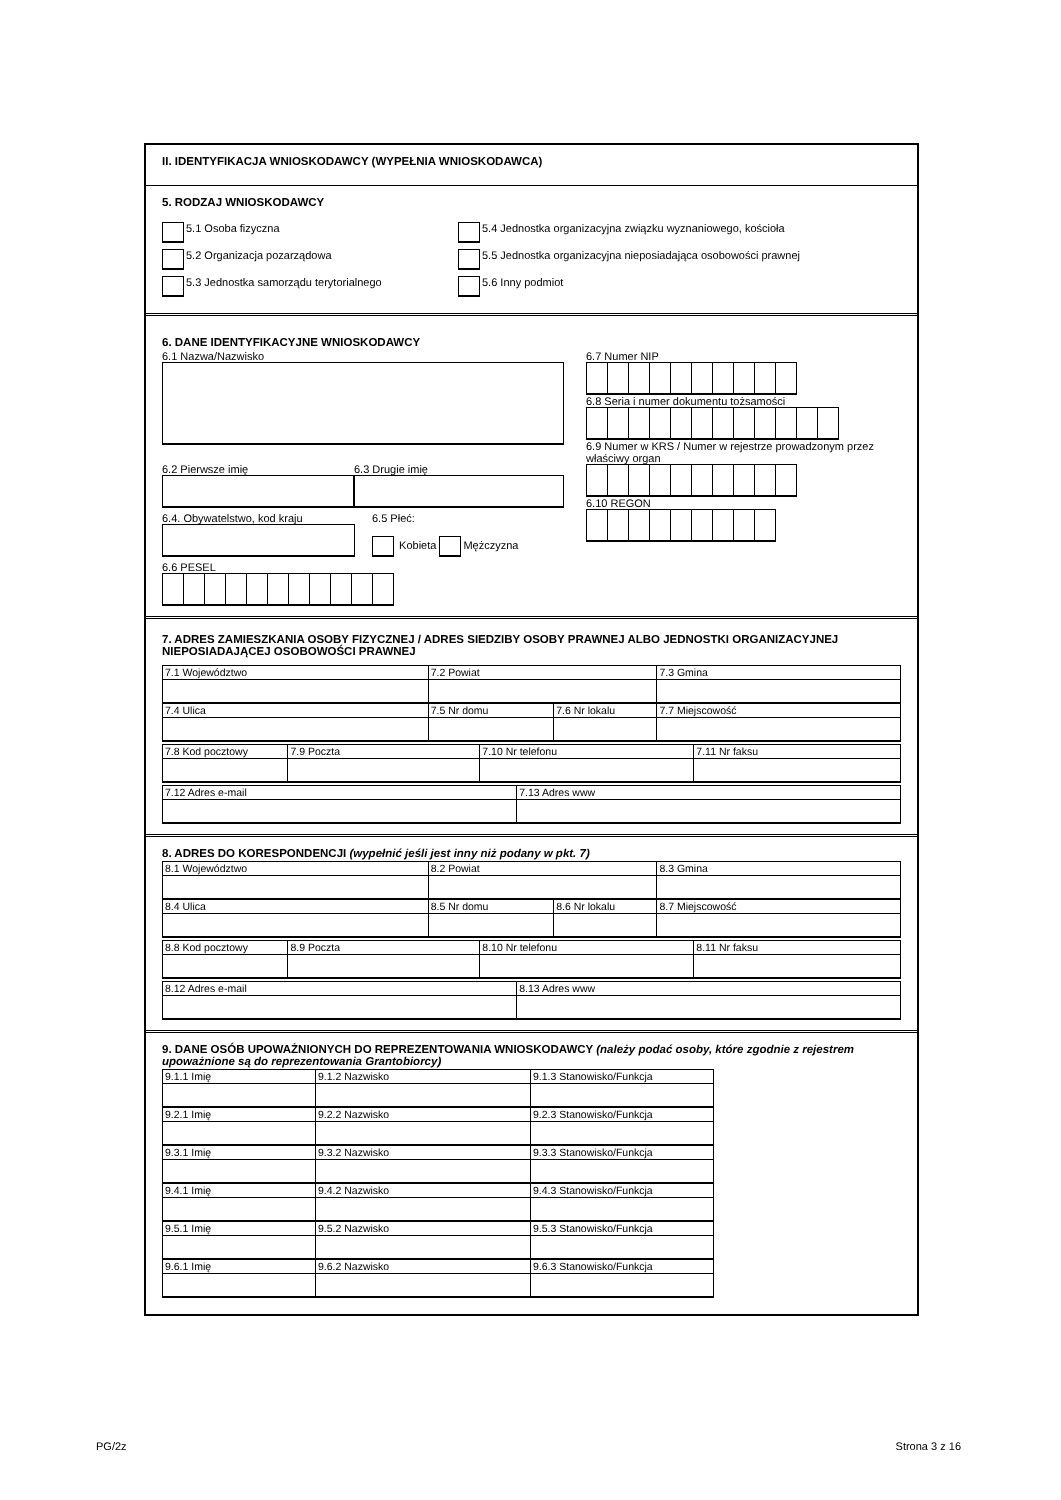II. IDENTYFIKACJA WNIOSKODAWCY (WYPEŁNIA WNIOSKODAWCA)
5. RODZAJ WNIOSKODAWCY
5.1 Osoba fizyczna
5.2 Organizacja pozarządowa
5.3 Jednostka samorządu terytorialnego
5.4 Jednostka organizacyjna związku wyznaniowego, kościoła
5.5 Jednostka organizacyjna nieposiadająca osobowości prawnej
5.6 Inny podmiot
6. DANE IDENTYFIKACYJNE WNIOSKODAWCY
6.1 Nazwa/Nazwisko
6.2 Pierwsze imię 6.3 Drugie imię
6.4. Obywatelstwo, kod kraju 6.5 Płeć:
Kobieta Mężczyzna
6.6 PESEL
6.7 Numer NIP
6.8 Seria i numer dokumentu tożsamości
6.9 Numer w KRS / Numer w rejestrze prowadzonym przez właściwy organ
6.10 REGON
7. ADRES ZAMIESZKANIA OSOBY FIZYCZNEJ / ADRES SIEDZIBY OSOBY PRAWNEJ ALBO JEDNOSTKI ORGANIZACYJNEJ NIEPOSIADAJĄCEJ OSOBOWOŚCI PRAWNEJ
| 7.1 Województwo | 7.2 Powiat | | 7.3 Gmina |
| 7.4 Ulica | 7.5 Nr domu | 7.6 Nr lokalu | 7.7 Miejscowość |
| 7.8 Kod pocztowy | 7.9 Poczta | 7.10 Nr telefonu | 7.11 Nr faksu |
| 7.12 Adres e-mail | 7.13 Adres www |
8. ADRES DO KORESPONDENCJI (wypełnić jeśli jest inny niż podany w pkt. 7)
| 8.1 Województwo | 8.2 Powiat | | 8.3 Gmina |
| 8.4 Ulica | 8.5 Nr domu | 8.6 Nr lokalu | 8.7 Miejscowość |
| 8.8 Kod pocztowy | 8.9 Poczta | 8.10 Nr telefonu | 8.11 Nr faksu |
| 8.12 Adres e-mail | 8.13 Adres www |
9. DANE OSÓB UPOWAŻNIONYCH DO REPREZENTOWANIA WNIOSKODAWCY (należy podać osoby, które zgodnie z rejestrem upoważnione są do reprezentowania Grantobiorcy)
| 9.1.1 Imię | 9.1.2 Nazwisko | 9.1.3 Stanowisko/Funkcja |
| 9.2.1 Imię | 9.2.2 Nazwisko | 9.2.3 Stanowisko/Funkcja |
| 9.3.1 Imię | 9.3.2 Nazwisko | 9.3.3 Stanowisko/Funkcja |
| 9.4.1 Imię | 9.4.2 Nazwisko | 9.4.3 Stanowisko/Funkcja |
| 9.5.1 Imię | 9.5.2 Nazwisko | 9.5.3 Stanowisko/Funkcja |
| 9.6.1 Imię | 9.6.2 Nazwisko | 9.6.3 Stanowisko/Funkcja |
PG/2z Strona 3 z 16